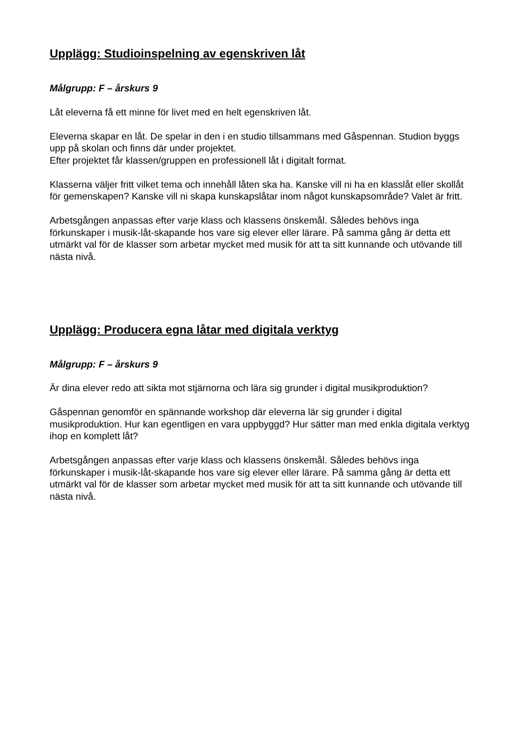Upplägg: Studioinspelning av egenskriven låt
Målgrupp: F – årskurs 9
Låt eleverna få ett minne för livet med en helt egenskriven låt.
Eleverna skapar en låt. De spelar in den i en studio tillsammans med Gåspennan. Studion byggs upp på skolan och finns där under projektet.
Efter projektet får klassen/gruppen en professionell låt i digitalt format.
Klasserna väljer fritt vilket tema och innehåll låten ska ha. Kanske vill ni ha en klasslåt eller skollåt för gemenskapen? Kanske vill ni skapa kunskapslåtar inom något kunskapsområde? Valet är fritt.
Arbetsgången anpassas efter varje klass och klassens önskemål. Således behövs inga förkunskaper i musik-låt-skapande hos vare sig elever eller lärare. På samma gång är detta ett utmärkt val för de klasser som arbetar mycket med musik för att ta sitt kunnande och utövande till nästa nivå.
Upplägg: Producera egna låtar med digitala verktyg
Målgrupp: F – årskurs 9
Är dina elever redo att sikta mot stjärnorna och lära sig grunder i digital musikproduktion?
Gåspennan genomför en spännande workshop där eleverna lär sig grunder i digital musikproduktion. Hur kan egentligen en vara uppbyggd? Hur sätter man med enkla digitala verktyg ihop en komplett låt?
Arbetsgången anpassas efter varje klass och klassens önskemål. Således behövs inga förkunskaper i musik-låt-skapande hos vare sig elever eller lärare. På samma gång är detta ett utmärkt val för de klasser som arbetar mycket med musik för att ta sitt kunnande och utövande till nästa nivå.